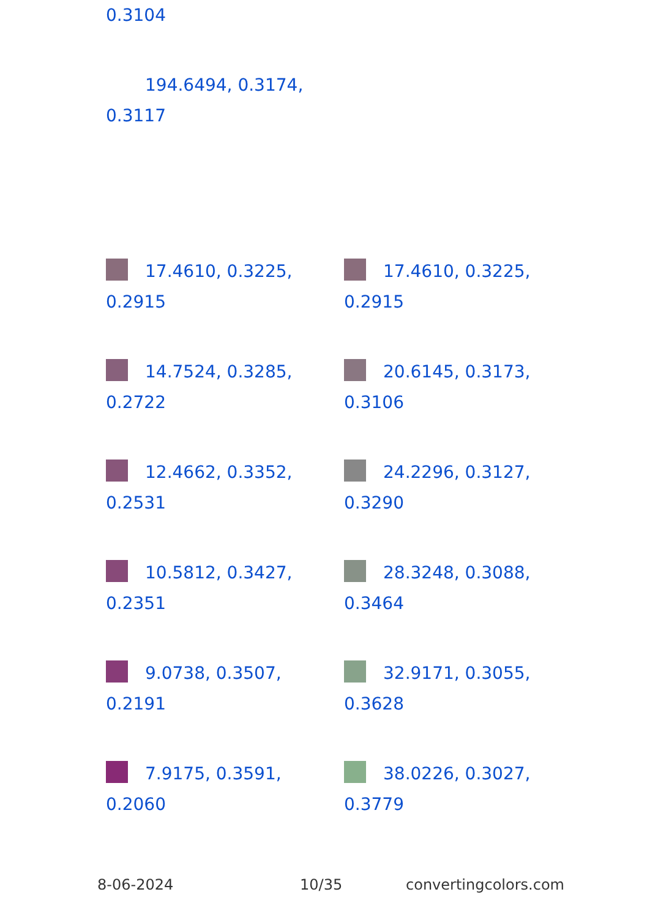0.3104
194.6494, 0.3174, 0.3117
17.4610, 0.3225, 0.2915
17.4610, 0.3225, 0.2915
14.7524, 0.3285, 0.2722
20.6145, 0.3173, 0.3106
12.4662, 0.3352, 0.2531
24.2296, 0.3127, 0.3290
10.5812, 0.3427, 0.2351
28.3248, 0.3088, 0.3464
9.0738, 0.3507, 0.2191
32.9171, 0.3055, 0.3628
7.9175, 0.3591, 0.2060
38.0226, 0.3027, 0.3779
8-06-2024 10/35 convertingcolors.com